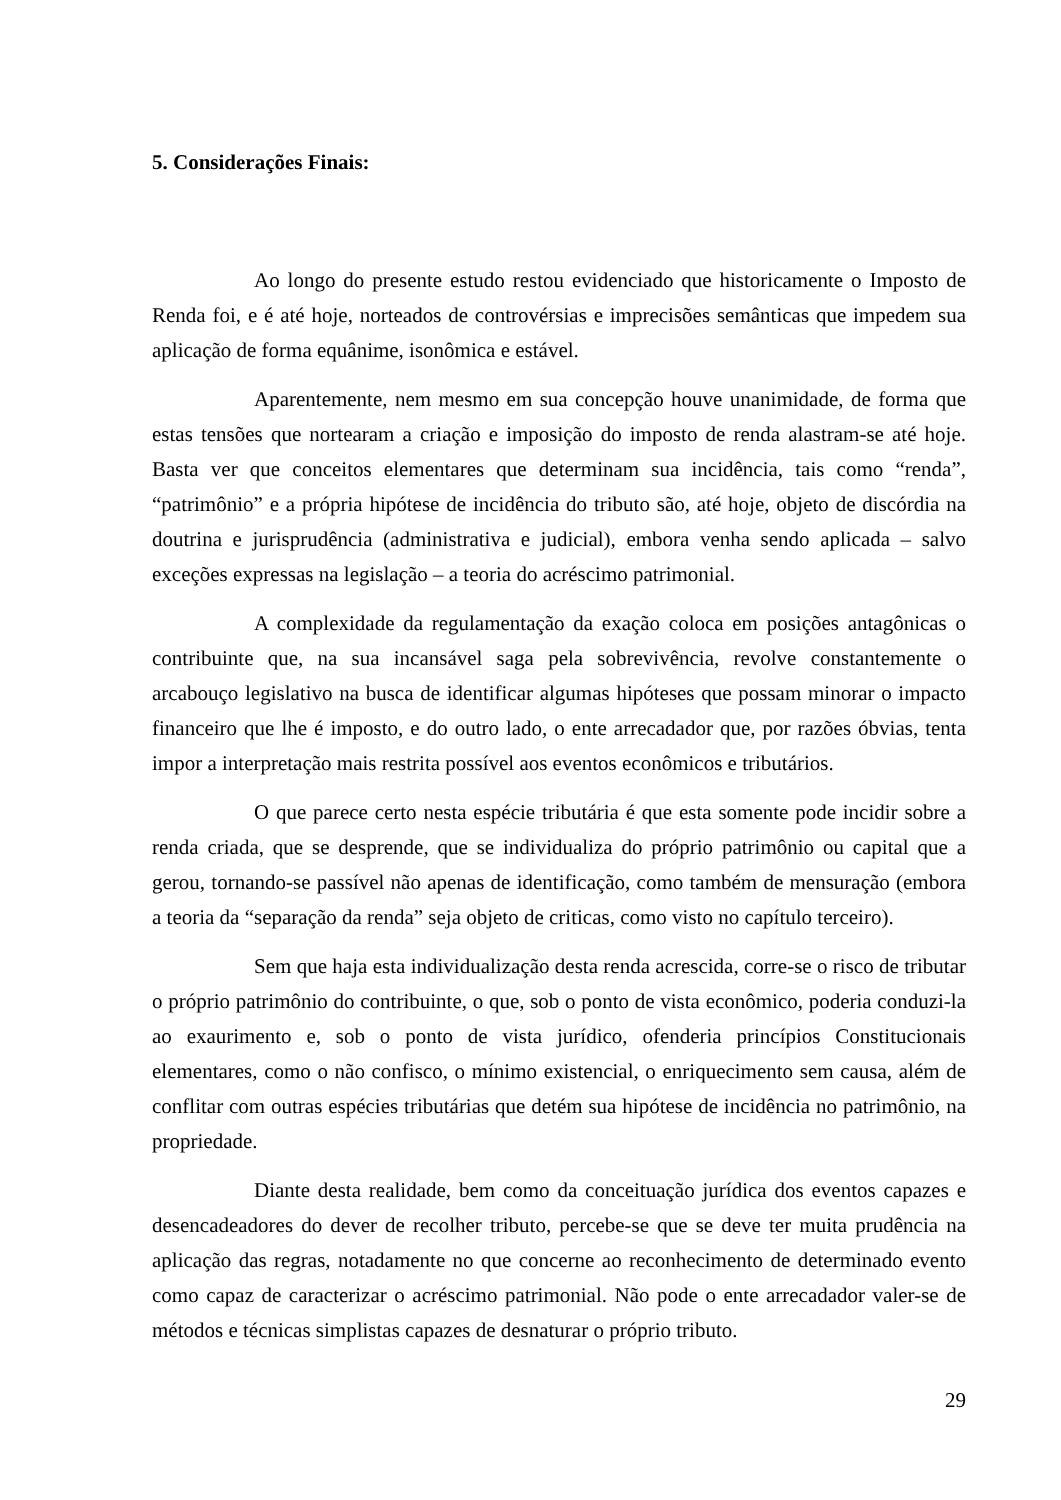5. Considerações Finais:
Ao longo do presente estudo restou evidenciado que historicamente o Imposto de Renda foi, e é até hoje, norteados de controvérsias e imprecisões semânticas que impedem sua aplicação de forma equânime, isonômica e estável.
Aparentemente, nem mesmo em sua concepção houve unanimidade, de forma que estas tensões que nortearam a criação e imposição do imposto de renda alastram-se até hoje. Basta ver que conceitos elementares que determinam sua incidência, tais como “renda”, “patrimônio” e a própria hipótese de incidência do tributo são, até hoje, objeto de discórdia na doutrina e jurisprudência (administrativa e judicial), embora venha sendo aplicada – salvo exceções expressas na legislação – a teoria do acréscimo patrimonial.
A complexidade da regulamentação da exação coloca em posições antagônicas o contribuinte que, na sua incansável saga pela sobrevivência, revolve constantemente o arcabouço legislativo na busca de identificar algumas hipóteses que possam minorar o impacto financeiro que lhe é imposto, e do outro lado, o ente arrecadador que, por razões óbvias, tenta impor a interpretação mais restrita possível aos eventos econômicos e tributários.
O que parece certo nesta espécie tributária é que esta somente pode incidir sobre a renda criada, que se desprende, que se individualiza do próprio patrimônio ou capital que a gerou, tornando-se passível não apenas de identificação, como também de mensuração (embora a teoria da “separação da renda” seja objeto de criticas, como visto no capítulo terceiro).
Sem que haja esta individualização desta renda acrescida, corre-se o risco de tributar o próprio patrimônio do contribuinte, o que, sob o ponto de vista econômico, poderia conduzi-la ao exaurimento e, sob o ponto de vista jurídico, ofenderia princípios Constitucionais elementares, como o não confisco, o mínimo existencial, o enriquecimento sem causa, além de conflitar com outras espécies tributárias que detém sua hipótese de incidência no patrimônio, na propriedade.
Diante desta realidade, bem como da conceituação jurídica dos eventos capazes e desencadeadores do dever de recolher tributo, percebe-se que se deve ter muita prudência na aplicação das regras, notadamente no que concerne ao reconhecimento de determinado evento como capaz de caracterizar o acréscimo patrimonial. Não pode o ente arrecadador valer-se de métodos e técnicas simplistas capazes de desnaturar o próprio tributo.
29